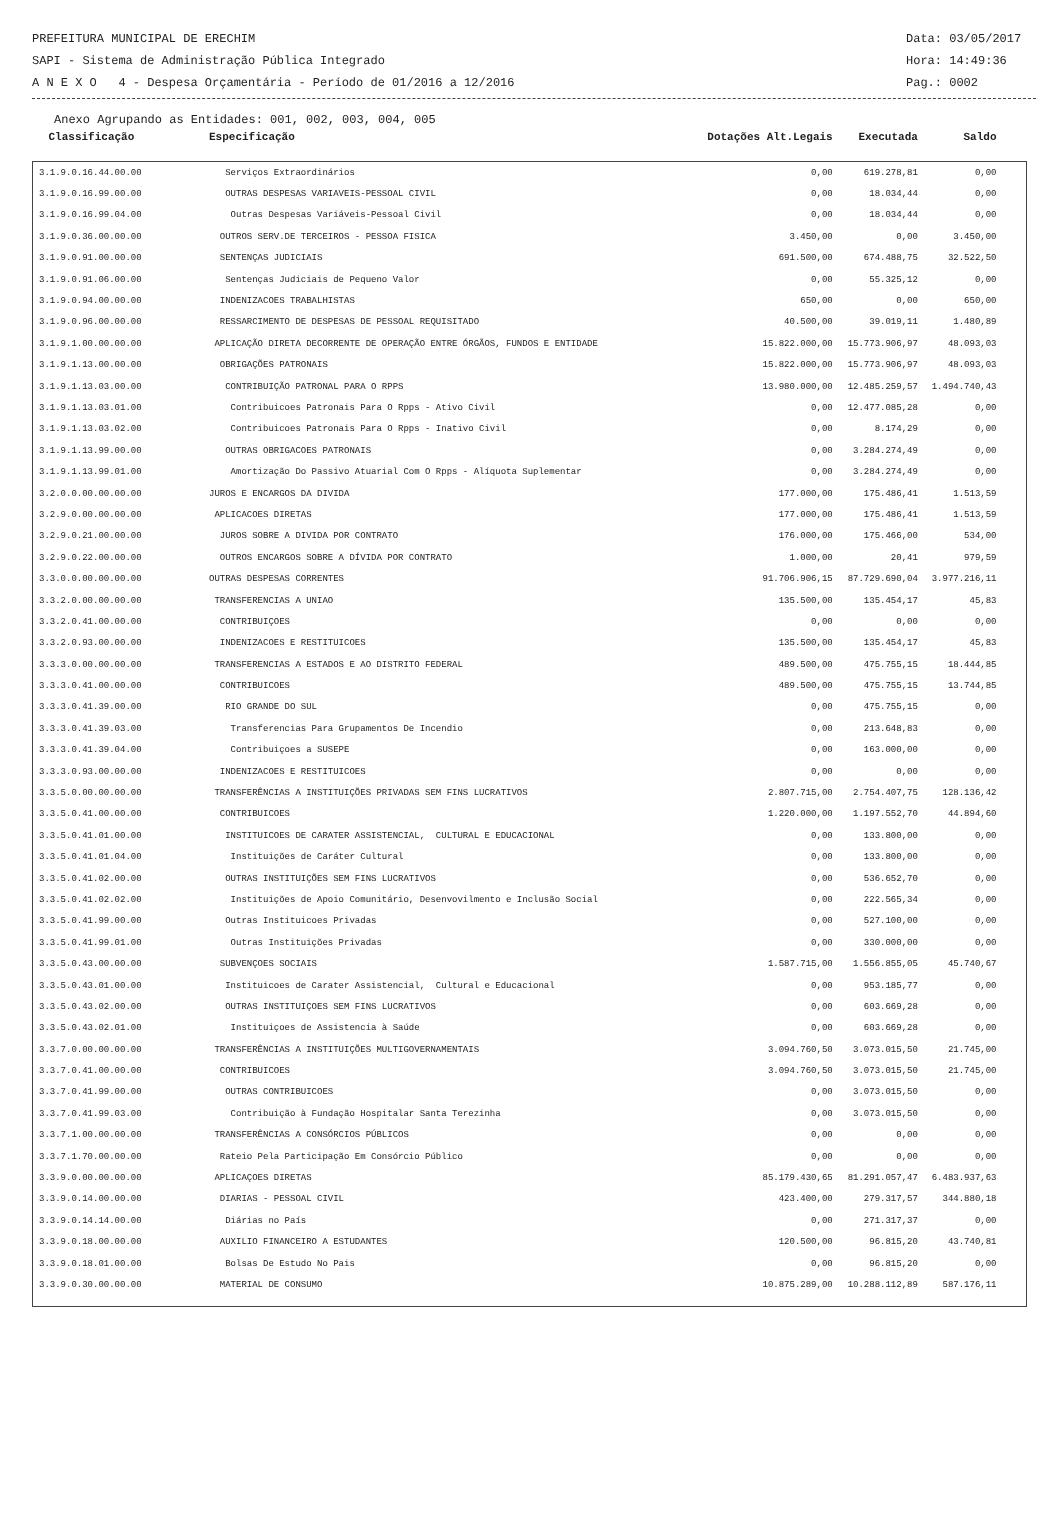PREFEITURA MUNICIPAL DE ERECHIM Data: 03/05/2017
SAPI - Sistema de Administração Pública Integrado Hora: 14:49:36
A N E X O 4 - Despesa Orçamentária - Período de 01/2016 a 12/2016 Pag.: 0002
Anexo Agrupando as Entidades: 001, 002, 003, 004, 005
| Classificação | Especificação | Dotações Alt.Legais | Executada | Saldo | |
| --- | --- | --- | --- | --- | --- |
| 3.1.9.0.16.44.00.00 | Serviços Extraordinários | 0,00 | 619.278,81 | 0,00 | |
| 3.1.9.0.16.99.00.00 | OUTRAS DESPESAS VARIAVEIS-PESSOAL CIVIL | 0,00 | 18.034,44 | 0,00 | |
| 3.1.9.0.16.99.04.00 | Outras Despesas Variáveis-Pessoal Civil | 0,00 | 18.034,44 | 0,00 | |
| 3.1.9.0.36.00.00.00 | OUTROS SERV.DE TERCEIROS - PESSOA FISICA | 3.450,00 | 0,00 | 3.450,00 | |
| 3.1.9.0.91.00.00.00 | SENTENÇAS JUDICIAIS | 691.500,00 | 674.488,75 | 32.522,50 | |
| 3.1.9.0.91.06.00.00 | Sentenças Judiciais de Pequeno Valor | 0,00 | 55.325,12 | 0,00 | |
| 3.1.9.0.94.00.00.00 | INDENIZACOES TRABALHISTAS | 650,00 | 0,00 | 650,00 | |
| 3.1.9.0.96.00.00.00 | RESSARCIMENTO DE DESPESAS DE PESSOAL REQUISITADO | 40.500,00 | 39.019,11 | 1.480,89 | |
| 3.1.9.1.00.00.00.00 | APLICAÇÃO DIRETA DECORRENTE DE OPERAÇÃO ENTRE ÓRGÃOS, FUNDOS E ENTIDADE | 15.822.000,00 | 15.773.906,97 | 48.093,03 | |
| 3.1.9.1.13.00.00.00 | OBRIGAÇÕES PATRONAIS | 15.822.000,00 | 15.773.906,97 | 48.093,03 | |
| 3.1.9.1.13.03.00.00 | CONTRIBUIÇÃO PATRONAL PARA O RPPS | 13.980.000,00 | 12.485.259,57 | 1.494.740,43 | |
| 3.1.9.1.13.03.01.00 | Contribuicoes Patronais Para O Rpps - Ativo Civil | 0,00 | 12.477.085,28 | 0,00 | |
| 3.1.9.1.13.03.02.00 | Contribuicoes Patronais Para O Rpps - Inativo Civil | 0,00 | 8.174,29 | 0,00 | |
| 3.1.9.1.13.99.00.00 | OUTRAS OBRIGACOES PATRONAIS | 0,00 | 3.284.274,49 | 0,00 | |
| 3.1.9.1.13.99.01.00 | Amortização Do Passivo Atuarial Com O Rpps - Alíquota Suplementar | 0,00 | 3.284.274,49 | 0,00 | |
| 3.2.0.0.00.00.00.00 | JUROS E ENCARGOS DA DIVIDA | 177.000,00 | 175.486,41 | 1.513,59 | |
| 3.2.9.0.00.00.00.00 | APLICACOES DIRETAS | 177.000,00 | 175.486,41 | 1.513,59 | |
| 3.2.9.0.21.00.00.00 | JUROS SOBRE A DIVIDA POR CONTRATO | 176.000,00 | 175.466,00 | 534,00 | |
| 3.2.9.0.22.00.00.00 | OUTROS ENCARGOS SOBRE A DÍVIDA POR CONTRATO | 1.000,00 | 20,41 | 979,59 | |
| 3.3.0.0.00.00.00.00 | OUTRAS DESPESAS CORRENTES | 91.706.906,15 | 87.729.690,04 | 3.977.216,11 | |
| 3.3.2.0.00.00.00.00 | TRANSFERENCIAS A UNIAO | 135.500,00 | 135.454,17 | 45,83 | |
| 3.3.2.0.41.00.00.00 | CONTRIBUIÇOES | 0,00 | 0,00 | 0,00 | |
| 3.3.2.0.93.00.00.00 | INDENIZACOES E RESTITUICOES | 135.500,00 | 135.454,17 | 45,83 | |
| 3.3.3.0.00.00.00.00 | TRANSFERENCIAS A ESTADOS E AO DISTRITO FEDERAL | 489.500,00 | 475.755,15 | 18.444,85 | |
| 3.3.3.0.41.00.00.00 | CONTRIBUICOES | 489.500,00 | 475.755,15 | 13.744,85 | |
| 3.3.3.0.41.39.00.00 | RIO GRANDE DO SUL | 0,00 | 475.755,15 | 0,00 | |
| 3.3.3.0.41.39.03.00 | Transferencias Para Grupamentos De Incendio | 0,00 | 213.648,83 | 0,00 | |
| 3.3.3.0.41.39.04.00 | Contribuiçoes a SUSEPE | 0,00 | 163.000,00 | 0,00 | |
| 3.3.3.0.93.00.00.00 | INDENIZACOES E RESTITUICOES | 0,00 | 0,00 | 0,00 | |
| 3.3.5.0.00.00.00.00 | TRANSFERÊNCIAS A INSTITUIÇÕES PRIVADAS SEM FINS LUCRATIVOS | 2.807.715,00 | 2.754.407,75 | 128.136,42 | |
| 3.3.5.0.41.00.00.00 | CONTRIBUICOES | 1.220.000,00 | 1.197.552,70 | 44.894,60 | |
| 3.3.5.0.41.01.00.00 | INSTITUICOES DE CARATER ASSISTENCIAL, CULTURAL E EDUCACIONAL | 0,00 | 133.800,00 | 0,00 | |
| 3.3.5.0.41.01.04.00 | Instituições de Caráter Cultural | 0,00 | 133.800,00 | 0,00 | |
| 3.3.5.0.41.02.00.00 | OUTRAS INSTITUIÇÕES SEM FINS LUCRATIVOS | 0,00 | 536.652,70 | 0,00 | |
| 3.3.5.0.41.02.02.00 | Instituições de Apoio Comunitário, Desenvovilmento e Inclusão Social | 0,00 | 222.565,34 | 0,00 | |
| 3.3.5.0.41.99.00.00 | Outras Instituicoes Privadas | 0,00 | 527.100,00 | 0,00 | |
| 3.3.5.0.41.99.01.00 | Outras Instituições Privadas | 0,00 | 330.000,00 | 0,00 | |
| 3.3.5.0.43.00.00.00 | SUBVENÇOES SOCIAIS | 1.587.715,00 | 1.556.855,05 | 45.740,67 | |
| 3.3.5.0.43.01.00.00 | Instituicoes de Carater Assistencial, Cultural e Educacional | 0,00 | 953.185,77 | 0,00 | |
| 3.3.5.0.43.02.00.00 | OUTRAS INSTITUIÇOES SEM FINS LUCRATIVOS | 0,00 | 603.669,28 | 0,00 | |
| 3.3.5.0.43.02.01.00 | Instituiçoes de Assistencia à Saúde | 0,00 | 603.669,28 | 0,00 | |
| 3.3.7.0.00.00.00.00 | TRANSFERÊNCIAS A INSTITUIÇÕES MULTIGOVERNAMENTAIS | 3.094.760,50 | 3.073.015,50 | 21.745,00 | |
| 3.3.7.0.41.00.00.00 | CONTRIBUICOES | 3.094.760,50 | 3.073.015,50 | 21.745,00 | |
| 3.3.7.0.41.99.00.00 | OUTRAS CONTRIBUICOES | 0,00 | 3.073.015,50 | 0,00 | |
| 3.3.7.0.41.99.03.00 | Contribuição à Fundação Hospitalar Santa Terezinha | 0,00 | 3.073.015,50 | 0,00 | |
| 3.3.7.1.00.00.00.00 | TRANSFERÊNCIAS A CONSÓRCIOS PÚBLICOS | 0,00 | 0,00 | 0,00 | |
| 3.3.7.1.70.00.00.00 | Rateio Pela Participação Em Consórcio Público | 0,00 | 0,00 | 0,00 | |
| 3.3.9.0.00.00.00.00 | APLICAÇOES DIRETAS | 85.179.430,65 | 81.291.057,47 | 6.483.937,63 | |
| 3.3.9.0.14.00.00.00 | DIARIAS - PESSOAL CIVIL | 423.400,00 | 279.317,57 | 344.880,18 | |
| 3.3.9.0.14.14.00.00 | Diárias no País | 0,00 | 271.317,37 | 0,00 | |
| 3.3.9.0.18.00.00.00 | AUXILIO FINANCEIRO A ESTUDANTES | 120.500,00 | 96.815,20 | 43.740,81 | |
| 3.3.9.0.18.01.00.00 | Bolsas De Estudo No Pais | 0,00 | 96.815,20 | 0,00 | |
| 3.3.9.0.30.00.00.00 | MATERIAL DE CONSUMO | 10.875.289,00 | 10.288.112,89 | 587.176,11 | |